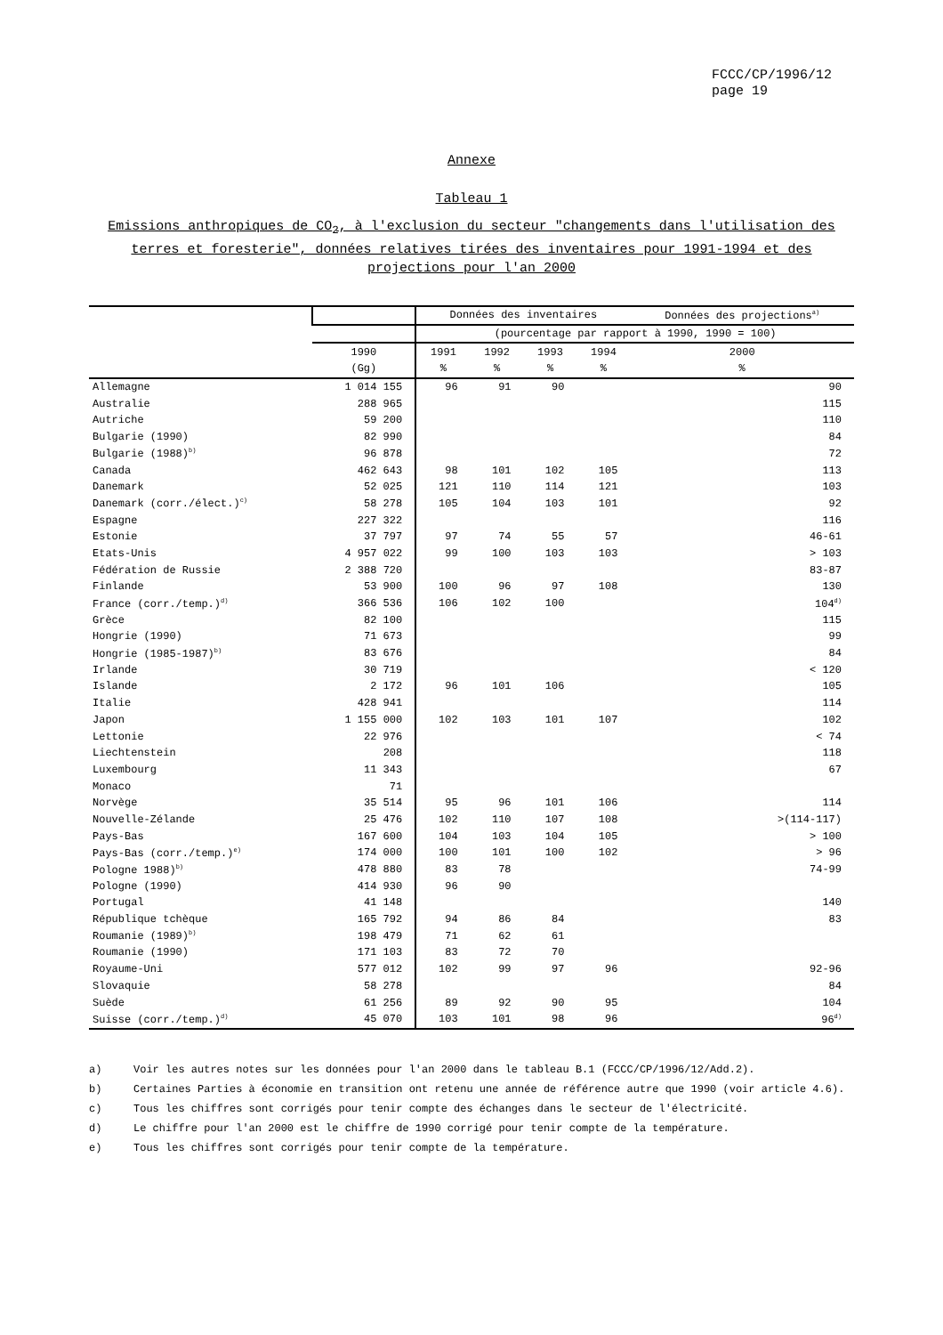FCCC/CP/1996/12
page 19
Annexe
Tableau 1
Emissions anthropiques de CO<sub>2</sub>, à l'exclusion du secteur "changements dans l'utilisation des terres et foresterie", données relatives tirées des inventaires pour 1991-1994 et des projections pour l'an 2000
| | | Données des inventaires | | | | Données des projections<sup>a)</sup> |
| --- | --- | --- | --- | --- | --- | --- |
| | | (pourcentage par rapport à 1990, 1990 = 100) | | | | |
| | 1990 | 1991 | 1992 | 1993 | 1994 | 2000 |
| | (Gg) | % | % | % | % | % |
| Allemagne | 1 014 155 | 96 | 91 | 90 | | 90 |
| Australie | 288 965 | | | | | 115 |
| Autriche | 59 200 | | | | | 110 |
| Bulgarie (1990) | 82 990 | | | | | 84 |
| Bulgarie (1988)<sup>b)</sup> | 96 878 | | | | | 72 |
| Canada | 462 643 | 98 | 101 | 102 | 105 | 113 |
| Danemark | 52 025 | 121 | 110 | 114 | 121 | 103 |
| Danemark (corr./élect.)<sup>c)</sup> | 58 278 | 105 | 104 | 103 | 101 | 92 |
| Espagne | 227 322 | | | | | 116 |
| Estonie | 37 797 | 97 | 74 | 55 | 57 | 46-61 |
| Etats-Unis | 4 957 022 | 99 | 100 | 103 | 103 | > 103 |
| Fédération de Russie | 2 388 720 | | | | | 83-87 |
| Finlande | 53 900 | 100 | 96 | 97 | 108 | 130 |
| France (corr./temp.)<sup>d)</sup> | 366 536 | 106 | 102 | 100 | | 104<sup>d)</sup> |
| Grèce | 82 100 | | | | | 115 |
| Hongrie (1990) | 71 673 | | | | | 99 |
| Hongrie (1985-1987)<sup>b)</sup> | 83 676 | | | | | 84 |
| Irlande | 30 719 | | | | | < 120 |
| Islande | 2 172 | 96 | 101 | 106 | | 105 |
| Italie | 428 941 | | | | | 114 |
| Japon | 1 155 000 | 102 | 103 | 101 | 107 | 102 |
| Lettonie | 22 976 | | | | | < 74 |
| Liechtenstein | 208 | | | | | 118 |
| Luxembourg | 11 343 | | | | | 67 |
| Monaco | 71 | | | | | |
| Norvège | 35 514 | 95 | 96 | 101 | 106 | 114 |
| Nouvelle-Zélande | 25 476 | 102 | 110 | 107 | 108 | >(114-117) |
| Pays-Bas | 167 600 | 104 | 103 | 104 | 105 | > 100 |
| Pays-Bas (corr./temp.)<sup>e)</sup> | 174 000 | 100 | 101 | 100 | 102 | > 96 |
| Pologne 1988)<sup>b)</sup> | 478 880 | 83 | 78 | | | 74-99 |
| Pologne (1990) | 414 930 | 96 | 90 | | | |
| Portugal | 41 148 | | | | | 140 |
| République tchèque | 165 792 | 94 | 86 | 84 | | 83 |
| Roumanie (1989)<sup>b)</sup> | 198 479 | 71 | 62 | 61 | | |
| Roumanie (1990) | 171 103 | 83 | 72 | 70 | | |
| Royaume-Uni | 577 012 | 102 | 99 | 97 | 96 | 92-96 |
| Slovaquie | 58 278 | | | | | 84 |
| Suède | 61 256 | 89 | 92 | 90 | 95 | 104 |
| Suisse (corr./temp.)<sup>d)</sup> | 45 070 | 103 | 101 | 98 | 96 | 96<sup>d)</sup> |
a) Voir les autres notes sur les données pour l'an 2000 dans le tableau B.1 (FCCC/CP/1996/12/Add.2).
b) Certaines Parties à économie en transition ont retenu une année de référence autre que 1990 (voir article 4.6).
c) Tous les chiffres sont corrigés pour tenir compte des échanges dans le secteur de l'électricité.
d) Le chiffre pour l'an 2000 est le chiffre de 1990 corrigé pour tenir compte de la température.
e) Tous les chiffres sont corrigés pour tenir compte de la température.